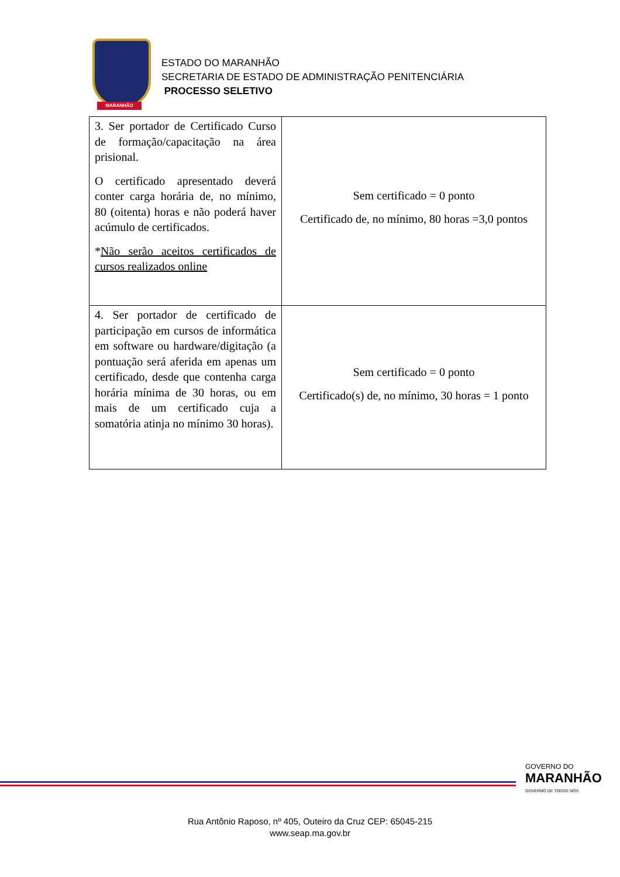MARANHÃO
ESTADO DO MARANHÃO
SECRETARIA DE ESTADO DE ADMINISTRAÇÃO PENITENCIÁRIA
PROCESSO SELETIVO
| 3. Ser portador de Certificado Curso de formação/capacitação na área prisional. O certificado apresentado deverá conter carga horária de, no mínimo, 80 (oitenta) horas e não poderá haver acúmulo de certificados. * Não serão aceitos certificados de cursos realizados online | Sem certificado = 0 ponto Certificado de, no mínimo, 80 horas =3,0 pontos |
| 4. Ser portador de certificado de participação em cursos de informática em software ou hardware/digitação (a pontuação será aferida em apenas um certificado, desde que contenha carga horária mínima de 30 horas, ou em mais de um certificado cuja a somatória atinja no mínimo 30 horas). | Sem certificado = 0 ponto Certificado(s) de, no mínimo, 30 horas = 1 ponto |
GOVERNO DO
MARANHÃO
GOVERNO DE TODOS NÓS
Rua Antônio Raposo, nº 405, Outeiro da Cruz CEP: 65045-215
www.seap.ma.gov.br